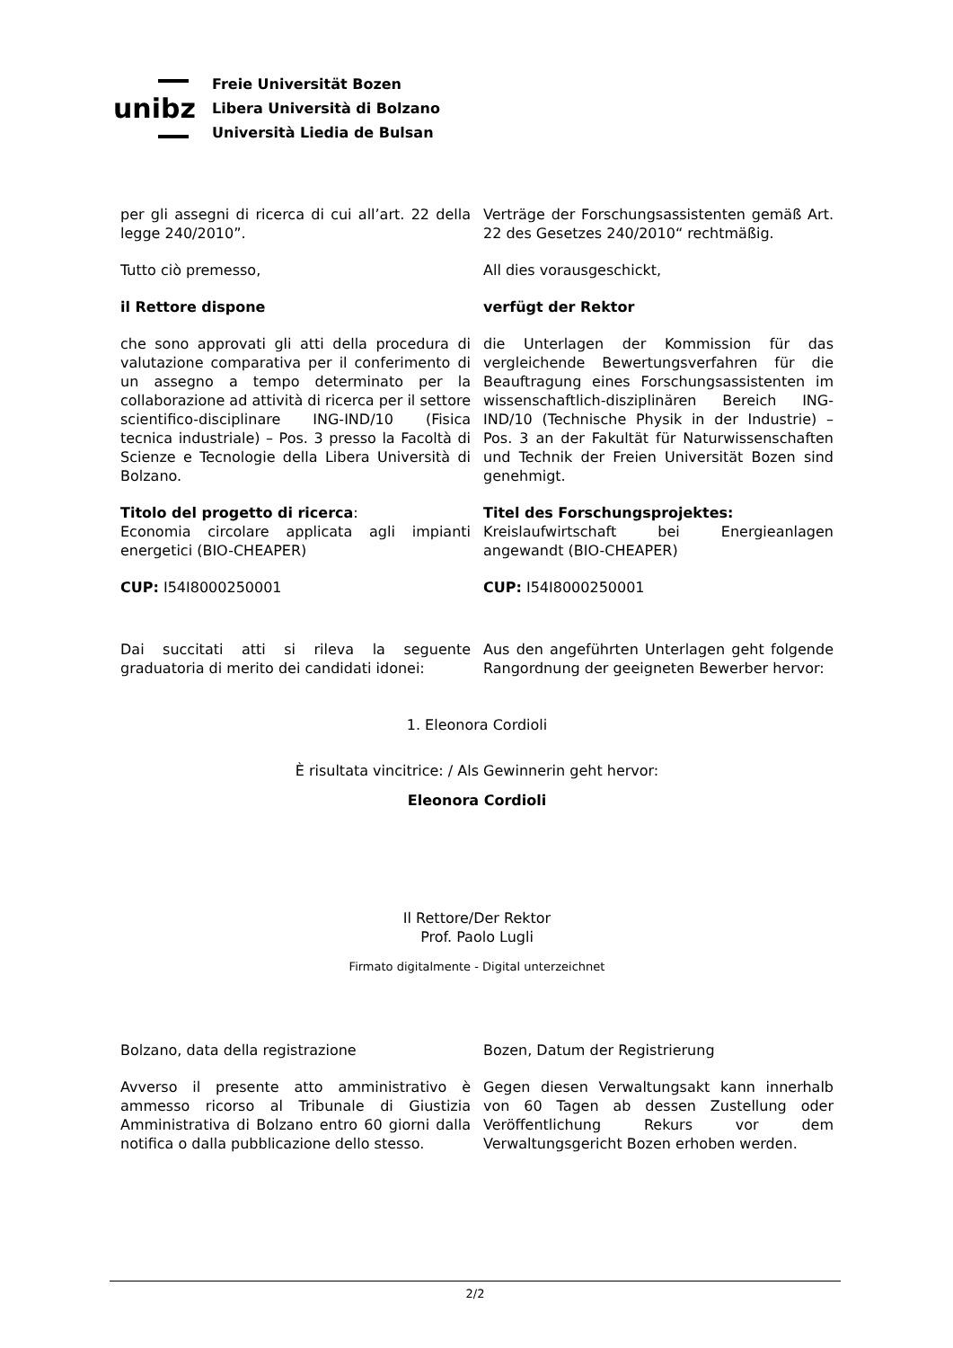unibz
Freie Universität Bozen
Libera Università di Bolzano
Università Liedia de Bulsan
per gli assegni di ricerca di cui all’art. 22 della legge 240/2010”.
Verträge der Forschungsassistenten gemäß Art. 22 des Gesetzes 240/2010“ rechtmäßig.
Tutto ciò premesso, All dies vorausgeschickt,
il Rettore dispone verfügt der Rektor
che sono approvati gli atti della procedura di valutazione comparativa per il conferimento di un assegno a tempo determinato per la collaborazione ad attività di ricerca per il settore scientifico-disciplinare ING-IND/10 (Fisica tecnica industriale) – Pos. 3 presso la Facoltà di Scienze e Tecnologie della Libera Università di Bolzano.
die Unterlagen der Kommission für das vergleichende Bewertungsverfahren für die Beauftragung eines Forschungsassistenten im wissenschaftlich-disziplinären Bereich ING-IND/10 (Technische Physik in der Industrie) – Pos. 3 an der Fakultät für Naturwissenschaften und Technik der Freien Universität Bozen sind genehmigt.
Titolo del progetto di ricerca:
Economia circolare applicata agli impianti energetici (BIO-CHEAPER)
Titel des Forschungsprojektes:
Kreislaufwirtschaft bei Energieanlagen angewandt (BIO-CHEAPER)
CUP: I54I8000250001 CUP: I54I8000250001
Dai succitati atti si rileva la seguente graduatoria di merito dei candidati idonei:
Aus den angeführten Unterlagen geht folgende Rangordnung der geeigneten Bewerber hervor:
1. Eleonora Cordioli
È risultata vincitrice: / Als Gewinnerin geht hervor:
Eleonora Cordioli
Il Rettore/Der Rektor
Prof. Paolo Lugli
Firmato digitalmente - Digital unterzeichnet
Bolzano, data della registrazione Bozen, Datum der Registrierung
Avverso il presente atto amministrativo è ammesso ricorso al Tribunale di Giustizia Amministrativa di Bolzano entro 60 giorni dalla notifica o dalla pubblicazione dello stesso.
Gegen diesen Verwaltungsakt kann innerhalb von 60 Tagen ab dessen Zustellung oder Veröffentlichung Rekurs vor dem Verwaltungsgericht Bozen erhoben werden.
2/2